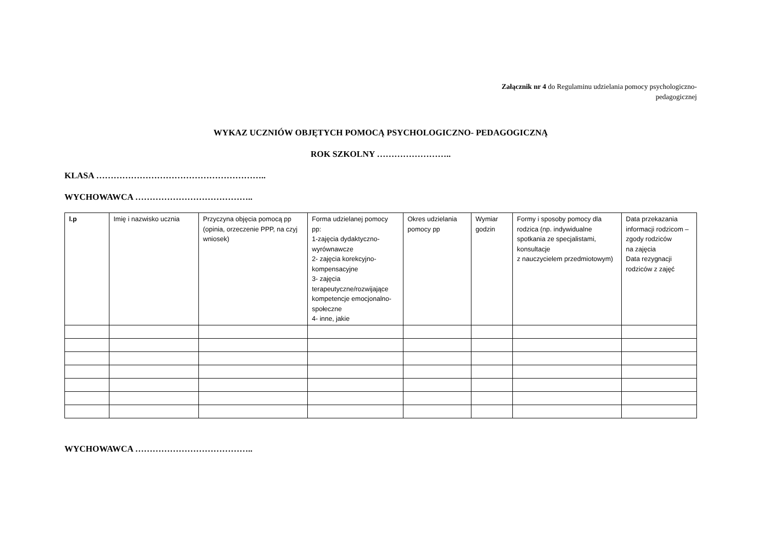Załącznik nr 4 do Regulaminu udzielania pomocy psychologiczno-
pedagogicznej
WYKAZ UCZNIÓW OBJĘTYCH POMOCĄ PSYCHOLOGICZNO- PEDAGOGICZNĄ
ROK SZKOLNY ……………………..
KLASA …………………………………………………..
WYCHOWAWCA …………………………………..
| l.p | Imię i nazwisko ucznia | Przyczyna objęcia pomocą pp (opinia, orzeczenie PPP, na czyj wniosek) | Forma udzielanej pomocy pp: 1-zajęcia dydaktyczno-wyrównawcze 2- zajęcia korekcyjno-kompensacyjne 3- zajęcia terapeutyczne/rozwijające kompetencje emocjonalno- społeczne 4- inne, jakie | Okres udzielania pomocy pp | Wymiar godzin | Formy i sposoby pomocy dla rodzica (np. indywidualne spotkania ze specjalistami, konsultacje z nauczycielem przedmiotowym) | Data przekazania informacji rodzicom –zgody rodziców na zajęcia Data rezygnacji rodziców z zajęć |
| --- | --- | --- | --- | --- | --- | --- | --- |
WYCHOWAWCA …………………………………..